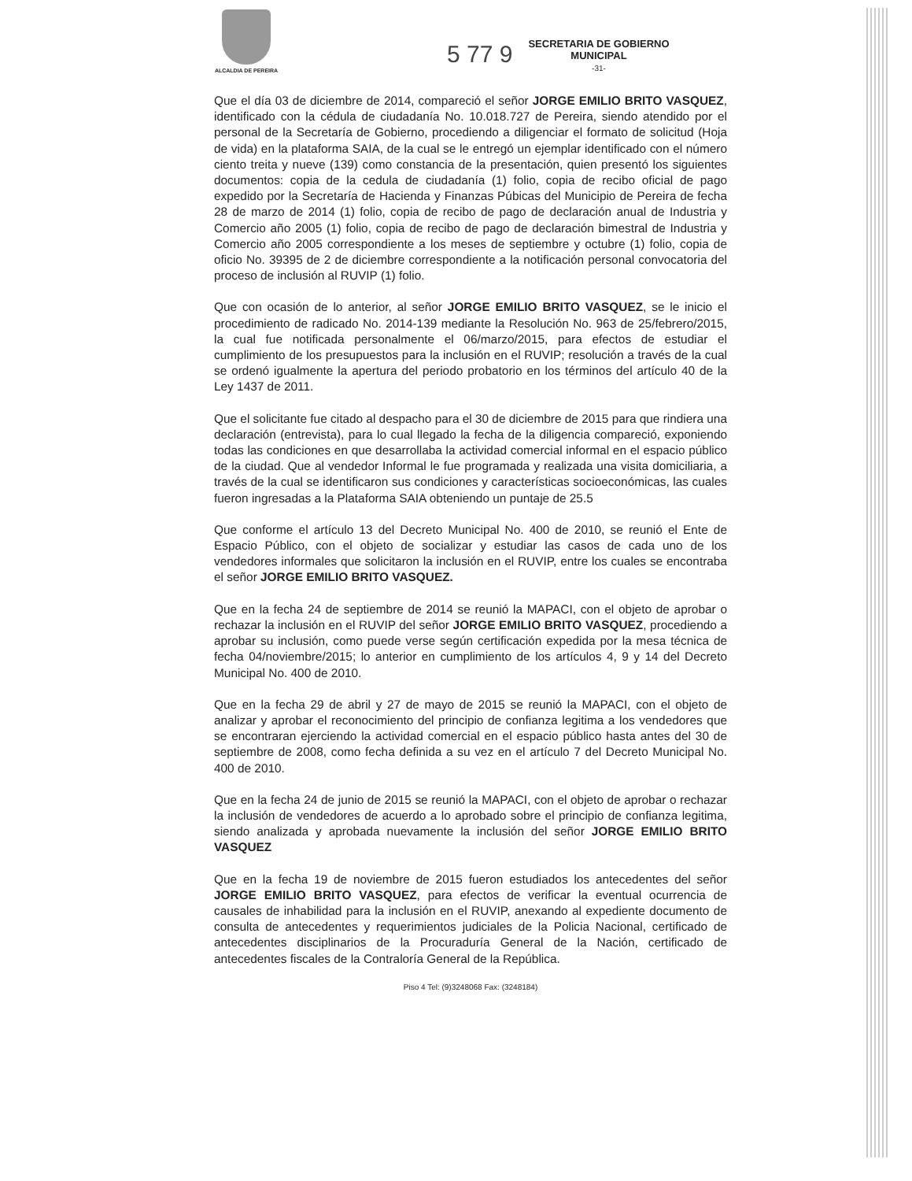ALCALDIA DE PEREIRA
5 77 9
SECRETARIA DE GOBIERNO
MUNICIPAL
-31-
Que el día 03 de diciembre de 2014, compareció el señor JORGE EMILIO BRITO VASQUEZ, identificado con la cédula de ciudadanía No. 10.018.727 de Pereira, siendo atendido por el personal de la Secretaría de Gobierno, procediendo a diligenciar el formato de solicitud (Hoja de vida) en la plataforma SAIA, de la cual se le entregó un ejemplar identificado con el número ciento treita y nueve (139) como constancia de la presentación, quien presentó los siguientes documentos: copia de la cedula de ciudadanía (1) folio, copia de recibo oficial de pago expedido por la Secretaría de Hacienda y Finanzas Púbicas del Municipio de Pereira de fecha 28 de marzo de 2014 (1) folio, copia de recibo de pago de declaración anual de Industria y Comercio año 2005 (1) folio, copia de recibo de pago de declaración bimestral de Industria y Comercio año 2005 correspondiente a los meses de septiembre y octubre (1) folio, copia de oficio No. 39395 de 2 de diciembre correspondiente a la notificación personal convocatoria del proceso de inclusión al RUVIP (1) folio.
Que con ocasión de lo anterior, al señor JORGE EMILIO BRITO VASQUEZ, se le inicio el procedimiento de radicado No. 2014-139 mediante la Resolución No. 963 de 25/febrero/2015, la cual fue notificada personalmente el 06/marzo/2015, para efectos de estudiar el cumplimiento de los presupuestos para la inclusión en el RUVIP; resolución a través de la cual se ordenó igualmente la apertura del periodo probatorio en los términos del artículo 40 de la Ley 1437 de 2011.
Que el solicitante fue citado al despacho para el 30 de diciembre de 2015 para que rindiera una declaración (entrevista), para lo cual llegado la fecha de la diligencia compareció, exponiendo todas las condiciones en que desarrollaba la actividad comercial informal en el espacio público de la ciudad. Que al vendedor Informal le fue programada y realizada una visita domiciliaria, a través de la cual se identificaron sus condiciones y características socioeconómicas, las cuales fueron ingresadas a la Plataforma SAIA obteniendo un puntaje de 25.5
Que conforme el artículo 13 del Decreto Municipal No. 400 de 2010, se reunió el Ente de Espacio Público, con el objeto de socializar y estudiar las casos de cada uno de los vendedores informales que solicitaron la inclusión en el RUVIP, entre los cuales se encontraba el señor JORGE EMILIO BRITO VASQUEZ.
Que en la fecha 24 de septiembre de 2014 se reunió la MAPACI, con el objeto de aprobar o rechazar la inclusión en el RUVIP del señor JORGE EMILIO BRITO VASQUEZ, procediendo a aprobar su inclusión, como puede verse según certificación expedida por la mesa técnica de fecha 04/noviembre/2015; lo anterior en cumplimiento de los artículos 4, 9 y 14 del Decreto Municipal No. 400 de 2010.
Que en la fecha 29 de abril y 27 de mayo de 2015 se reunió la MAPACI, con el objeto de analizar y aprobar el reconocimiento del principio de confianza legitima a los vendedores que se encontraran ejerciendo la actividad comercial en el espacio público hasta antes del 30 de septiembre de 2008, como fecha definida a su vez en el artículo 7 del Decreto Municipal No. 400 de 2010.
Que en la fecha 24 de junio de 2015 se reunió la MAPACI, con el objeto de aprobar o rechazar la inclusión de vendedores de acuerdo a lo aprobado sobre el principio de confianza legitima, siendo analizada y aprobada nuevamente la inclusión del señor JORGE EMILIO BRITO VASQUEZ
Que en la fecha 19 de noviembre de 2015 fueron estudiados los antecedentes del señor JORGE EMILIO BRITO VASQUEZ, para efectos de verificar la eventual ocurrencia de causales de inhabilidad para la inclusión en el RUVIP, anexando al expediente documento de consulta de antecedentes y requerimientos judiciales de la Policia Nacional, certificado de antecedentes disciplinarios de la Procuraduría General de la Nación, certificado de antecedentes fiscales de la Contraloría General de la República.
Piso 4 Tel: (9)3248068 Fax: (3248184)